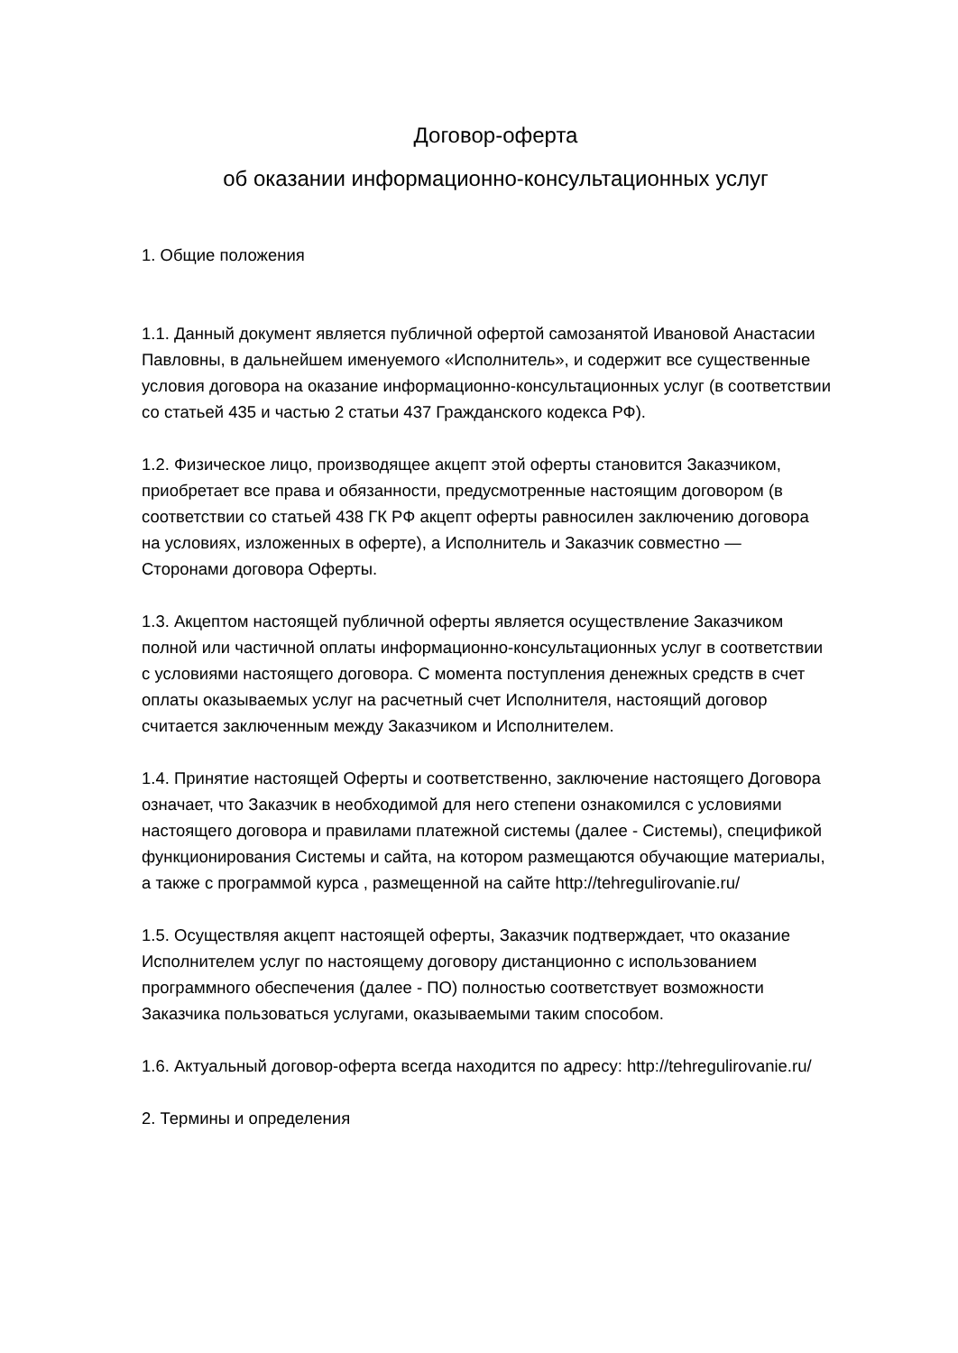Договор-оферта
об оказании информационно-консультационных услуг
1. Общие положения
1.1. Данный документ является публичной офертой самозанятой Ивановой Анастасии Павловны, в дальнейшем именуемого «Исполнитель», и содержит все существенные условия договора на оказание информационно-консультационных услуг (в соответствии со статьей 435 и частью 2 статьи 437 Гражданского кодекса РФ).
1.2. Физическое лицо, производящее акцепт этой оферты становится Заказчиком, приобретает все права и обязанности, предусмотренные настоящим договором (в соответствии со статьей 438 ГК РФ акцепт оферты равносилен заключению договора на условиях, изложенных в оферте), а Исполнитель и Заказчик совместно — Сторонами договора Оферты.
1.3. Акцептом настоящей публичной оферты является осуществление Заказчиком полной или частичной оплаты информационно-консультационных услуг в соответствии с условиями настоящего договора. С момента поступления денежных средств в счет оплаты оказываемых услуг на расчетный счет Исполнителя, настоящий договор считается заключенным между Заказчиком и Исполнителем.
1.4. Принятие настоящей Оферты и соответственно, заключение настоящего Договора означает, что Заказчик в необходимой для него степени ознакомился с условиями настоящего договора и правилами платежной системы (далее - Системы), спецификой функционирования Системы и сайта, на котором размещаются обучающие материалы, а также с программой курса , размещенной на сайте http://tehregulirovanie.ru/
1.5. Осуществляя акцепт настоящей оферты, Заказчик подтверждает, что оказание Исполнителем услуг по настоящему договору дистанционно с использованием программного обеспечения (далее - ПО) полностью соответствует возможности Заказчика пользоваться услугами, оказываемыми таким способом.
1.6. Актуальный договор-оферта всегда находится по адресу: http://tehregulirovanie.ru/
2. Термины и определения